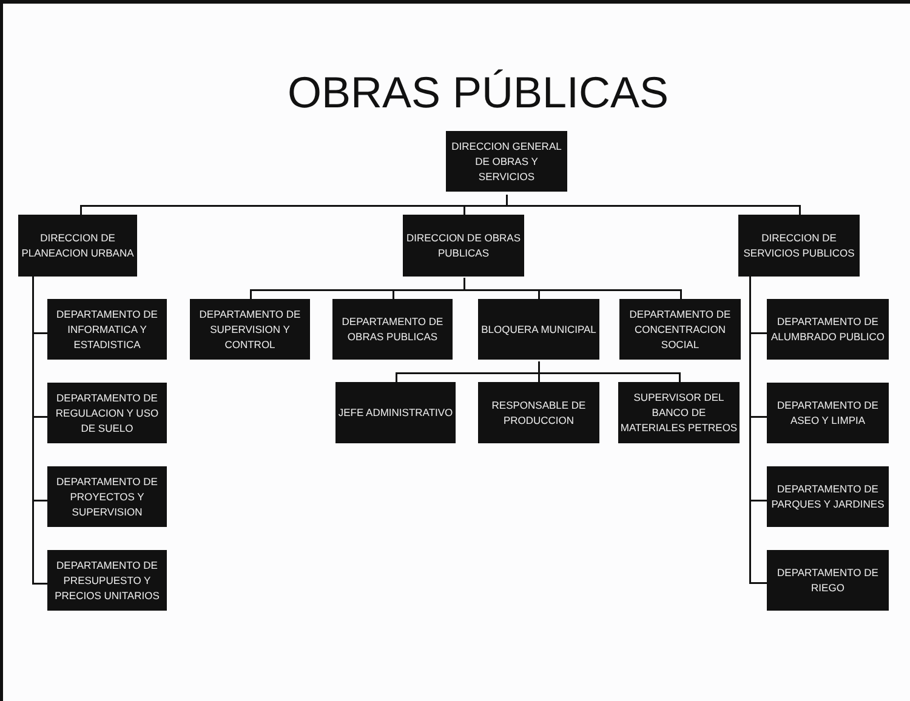OBRAS PÚBLICAS
DIRECCION GENERAL DE OBRAS Y SERVICIOS
DIRECCION DE PLANEACION URBANA
DIRECCION DE OBRAS PUBLICAS
DIRECCION DE SERVICIOS PUBLICOS
DEPARTAMENTO DE INFORMATICA Y ESTADISTICA
DEPARTAMENTO DE REGULACION Y USO DE SUELO
DEPARTAMENTO DE PROYECTOS Y SUPERVISION
DEPARTAMENTO DE PRESUPUESTO Y PRECIOS UNITARIOS
DEPARTAMENTO DE SUPERVISION Y CONTROL
DEPARTAMENTO DE OBRAS PUBLICAS
BLOQUERA MUNICIPAL
DEPARTAMENTO DE CONCENTRACION SOCIAL
JEFE ADMINISTRATIVO
RESPONSABLE DE PRODUCCION
SUPERVISOR DEL BANCO DE MATERIALES PETREOS
DEPARTAMENTO DE ALUMBRADO PUBLICO
DEPARTAMENTO DE ASEO Y LIMPIA
DEPARTAMENTO DE PARQUES Y JARDINES
DEPARTAMENTO DE RIEGO